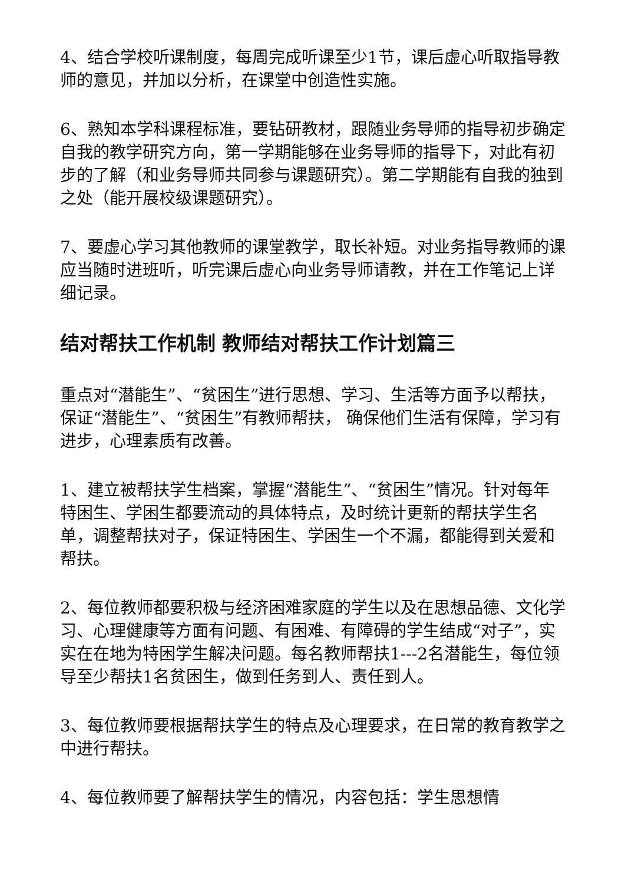4、结合学校听课制度，每周完成听课至少1节，课后虚心听取指导教师的意见，并加以分析，在课堂中创造性实施。
6、熟知本学科课程标准，要钻研教材，跟随业务导师的指导初步确定自我的教学研究方向，第一学期能够在业务导师的指导下，对此有初步的了解（和业务导师共同参与课题研究）。第二学期能有自我的独到之处（能开展校级课题研究）。
7、要虚心学习其他教师的课堂教学，取长补短。对业务指导教师的课应当随时进班听，听完课后虚心向业务导师请教，并在工作笔记上详细记录。
结对帮扶工作机制 教师结对帮扶工作计划篇三
重点对“潜能生”、“贫困生”进行思想、学习、生活等方面予以帮扶，保证“潜能生”、“贫困生”有教师帮扶， 确保他们生活有保障，学习有进步，心理素质有改善。
1、建立被帮扶学生档案，掌握“潜能生”、“贫困生”情况。针对每年特困生、学困生都要流动的具体特点，及时统计更新的帮扶学生名单，调整帮扶对子，保证特困生、学困生一个不漏，都能得到关爱和帮扶。
2、每位教师都要积极与经济困难家庭的学生以及在思想品德、文化学习、心理健康等方面有问题、有困难、有障碍的学生结成“对子”，实实在在地为特困学生解决问题。每名教师帮扶1---2名潜能生，每位领导至少帮扶1名贫困生，做到任务到人、责任到人。
3、每位教师要根据帮扶学生的特点及心理要求，在日常的教育教学之中进行帮扶。
4、每位教师要了解帮扶学生的情况，内容包括：学生思想情